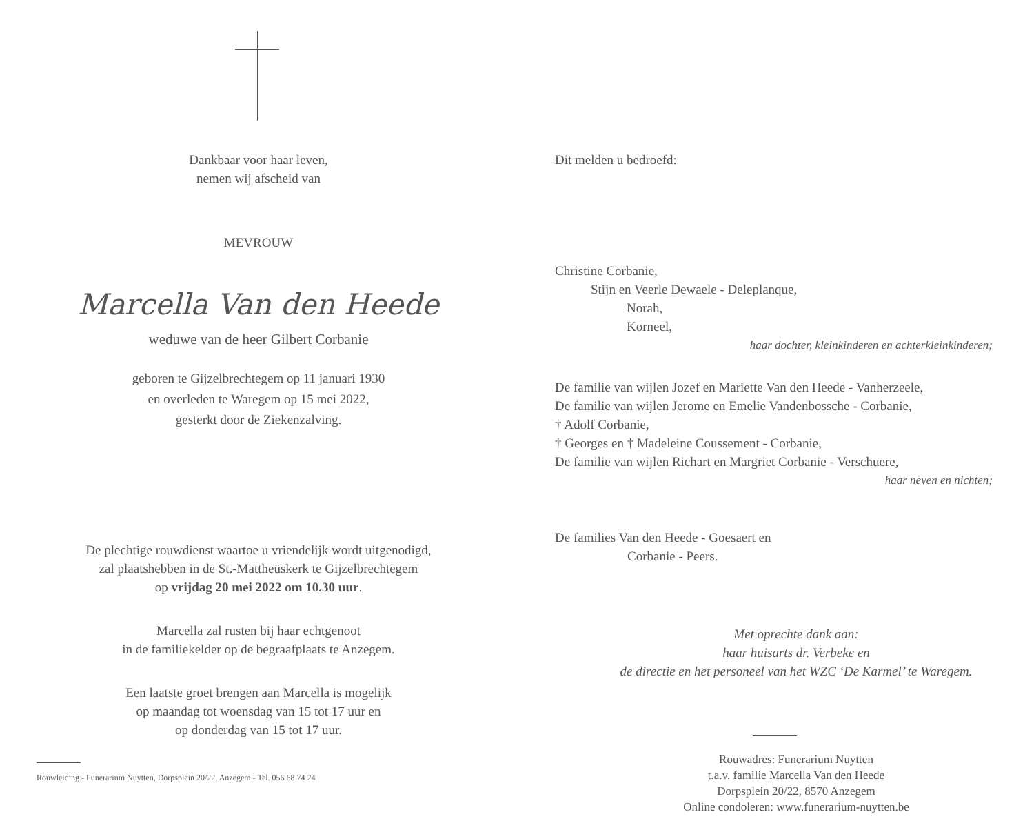Dankbaar voor haar leven,
nemen wij afscheid van
MEVROUW
Marcella Van den Heede
weduwe van de heer Gilbert Corbanie
geboren te Gijzelbrechtegem op 11 januari 1930
en overleden te Waregem op 15 mei 2022,
gesterkt door de Ziekenzalving.
De plechtige rouwdienst waartoe u vriendelijk wordt uitgenodigd,
zal plaatshebben in de St.-Mattheüskerk te Gijzelbrechtegem
op vrijdag 20 mei 2022 om 10.30 uur.
Marcella zal rusten bij haar echtgenoot
in de familiekelder op de begraafplaats te Anzegem.
Een laatste groet brengen aan Marcella is mogelijk
op maandag tot woensdag van 15 tot 17 uur en
op donderdag van 15 tot 17 uur.
Rouwleiding - Funerarium Nuytten, Dorpsplein 20/22, Anzegem - Tel. 056 68 74 24
Dit melden u bedroefd:
Christine Corbanie,
Stijn en Veerle Dewaele - Deleplanque,
Norah,
Korneel,
haar dochter, kleinkinderen en achterkleinkinderen;
De familie van wijlen Jozef en Mariette Van den Heede - Vanherzeele,
De familie van wijlen Jerome en Emelie Vandenbossche - Corbanie,
† Adolf Corbanie,
† Georges en † Madeleine Coussement - Corbanie,
De familie van wijlen Richart en Margriet Corbanie - Verschuere,
haar neven en nichten;
De families Van den Heede - Goesaert en
Corbanie - Peers.
Met oprechte dank aan:
haar huisarts dr. Verbeke en
de directie en het personeel van het WZC ‘De Karmel’ te Waregem.
Rouwadres: Funerarium Nuytten
t.a.v. familie Marcella Van den Heede
Dorpsplein 20/22, 8570 Anzegem
Online condoleren: www.funerarium-nuytten.be